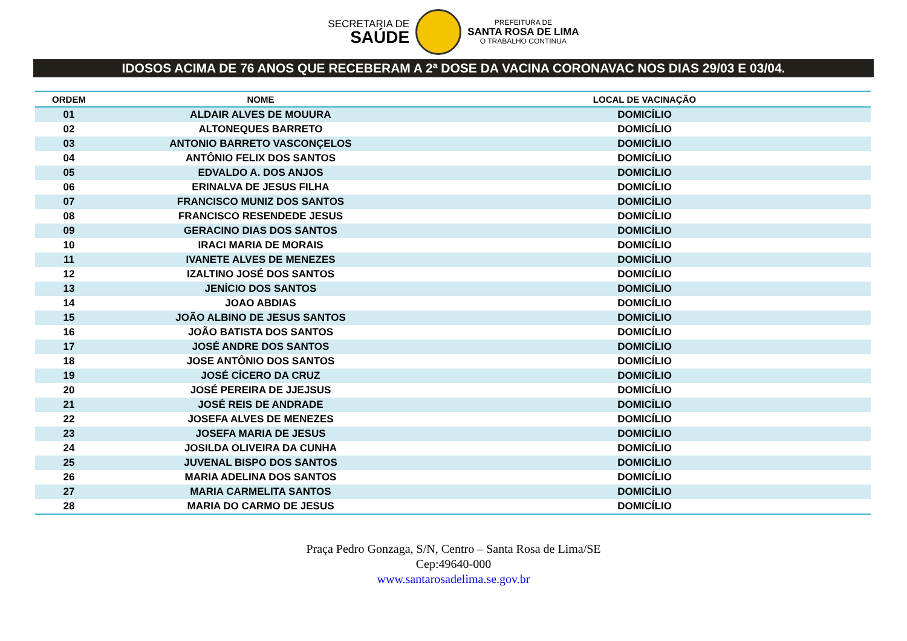SECRETARIA DE
SAÚDE
PREFEITURA DE
SANTA ROSA DE LIMA
O TRABALHO CONTINUA
IDOSOS ACIMA DE 76 ANOS QUE RECEBERAM A 2ª DOSE DA VACINA CORONAVAC NOS DIAS 29/03 E 03/04.
| ORDEM | NOME | LOCAL DE VACINAÇÃO |
| --- | --- | --- |
| 01 | ALDAIR ALVES DE MOUURA | DOMICÍLIO |
| 02 | ALTONEQUES BARRETO | DOMICÍLIO |
| 03 | ANTONIO BARRETO VASCONÇELOS | DOMICÍLIO |
| 04 | ANTÔNIO FELIX DOS SANTOS | DOMICÍLIO |
| 05 | EDVALDO A. DOS ANJOS | DOMICÍLIO |
| 06 | ERINALVA DE JESUS FILHA | DOMICÍLIO |
| 07 | FRANCISCO MUNIZ DOS SANTOS | DOMICÍLIO |
| 08 | FRANCISCO RESENDEDE JESUS | DOMICÍLIO |
| 09 | GERACINO DIAS DOS SANTOS | DOMICÍLIO |
| 10 | IRACI MARIA DE MORAIS | DOMICÍLIO |
| 11 | IVANETE ALVES DE MENEZES | DOMICÍLIO |
| 12 | IZALTINO JOSÉ DOS SANTOS | DOMICÍLIO |
| 13 | JENÍCIO DOS SANTOS | DOMICÍLIO |
| 14 | JOAO ABDIAS | DOMICÍLIO |
| 15 | JOÃO ALBINO DE JESUS SANTOS | DOMICÍLIO |
| 16 | JOÃO BATISTA DOS SANTOS | DOMICÍLIO |
| 17 | JOSÉ ANDRE DOS SANTOS | DOMICÍLIO |
| 18 | JOSE ANTÔNIO DOS SANTOS | DOMICÍLIO |
| 19 | JOSÉ CÍCERO DA CRUZ | DOMICÍLIO |
| 20 | JOSÉ PEREIRA DE JJEJSUS | DOMICÍLIO |
| 21 | JOSÉ REIS DE ANDRADE | DOMICÍLIO |
| 22 | JOSEFA ALVES DE MENEZES | DOMICÍLIO |
| 23 | JOSEFA MARIA DE JESUS | DOMICÍLIO |
| 24 | JOSILDA OLIVEIRA DA CUNHA | DOMICÍLIO |
| 25 | JUVENAL BISPO DOS SANTOS | DOMICÍLIO |
| 26 | MARIA ADELINA DOS SANTOS | DOMICÍLIO |
| 27 | MARIA CARMELITA SANTOS | DOMICÍLIO |
| 28 | MARIA DO CARMO DE JESUS | DOMICÍLIO |
Praça Pedro Gonzaga, S/N, Centro – Santa Rosa de Lima/SE
Cep:49640-000
www.santarosadelima.se.gov.br